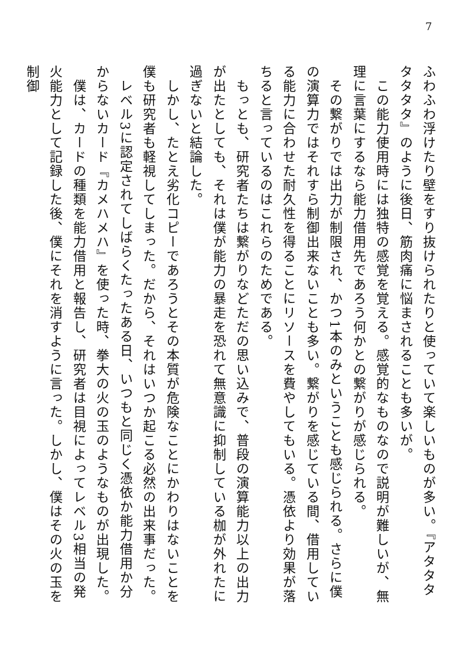7
ふわふわ浮けたり壁をすり抜けられたりと使っていて楽しいものが多い。『アタタタタタタタ』のように後日、筋肉痛に悩まされることも多いが。
　この能力使用時には独特の感覚を覚える。感覚的なものなので説明が難しいが、無理に言葉にするなら能力借用先であろう何かとの繋がりが感じられる。
　その繋がりでは出力が制限され、かつ1本のみということも感じられる。さらに僕の演算力ではそれすら制御出来ないことも多い。繋がりを感じている間、借用している能力に合わせた耐久性を得ることにリソースを費やしてもいる。憑依より効果が落ちると言っているのはこれらのためである。
　もっとも、研究者たちは繋がりなどただの思い込みで、普段の演算能力以上の出力が出たとしても、それは僕が能力の暴走を恐れて無意識に抑制している枷が外れたに過ぎないと結論した。
　しかし、たとえ劣化コピーであろうとその本質が危険なことにかわりはないことを僕も研究者も軽視してしまった。だから、それはいつか起こる必然の出来事だった。
　レベル3に認定されてしばらくたったある日、いつもと同じく憑依か能力借用か分からないカード『カメハメハ』を使った時、拳大の火の玉のようなものが出現した。
　僕は、カードの種類を能力借用と報告し、研究者は目視によってレベル3相当の発火能力として記録した後、僕にそれを消すように言った。しかし、僕はその火の玉を制御